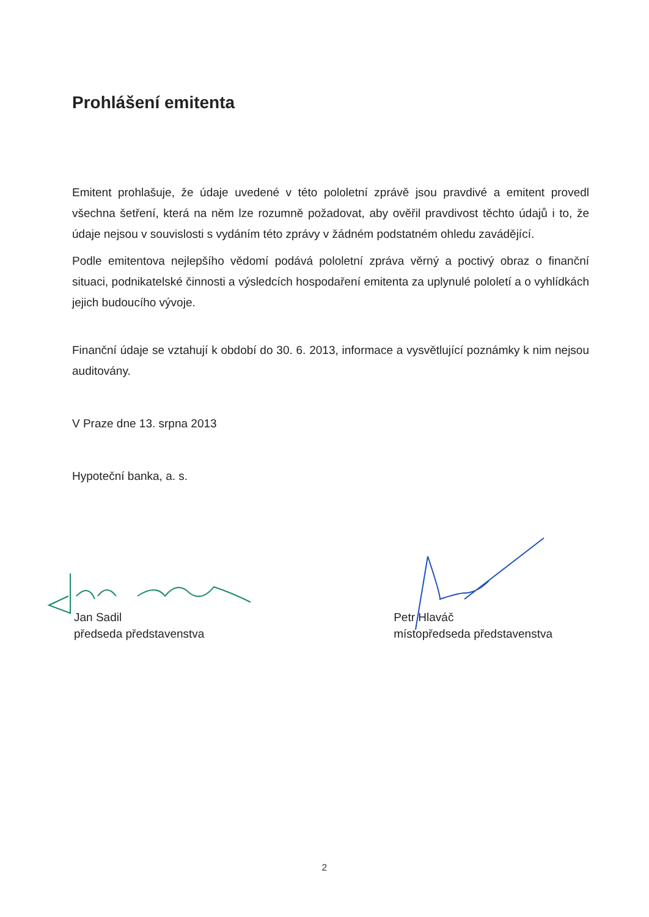Prohlášení emitenta
Emitent prohlašuje, že údaje uvedené v této pololetní zprávě jsou pravdivé a emitent provedl všechna šetření, která na něm lze rozumně požadovat, aby ověřil pravdivost těchto údajů i to, že údaje nejsou v souvislosti s vydáním této zprávy v žádném podstatném ohledu zavádějící.
Podle emitentova nejlepšího vědomí podává pololetní zpráva věrný a poctivý obraz o finanční situaci, podnikatelské činnosti a výsledcích hospodaření emitenta za uplynulé pololetí a o vyhlídkách jejich budoucího vývoje.
Finanční údaje se vztahují k období do 30. 6. 2013, informace a vysvětlující poznámky k nim nejsou auditovány.
V Praze dne 13. srpna 2013
Hypoteční banka, a. s.
Jan Sadil
předseda představenstva
Petr Hlaváč
místopředseda představenstva
2